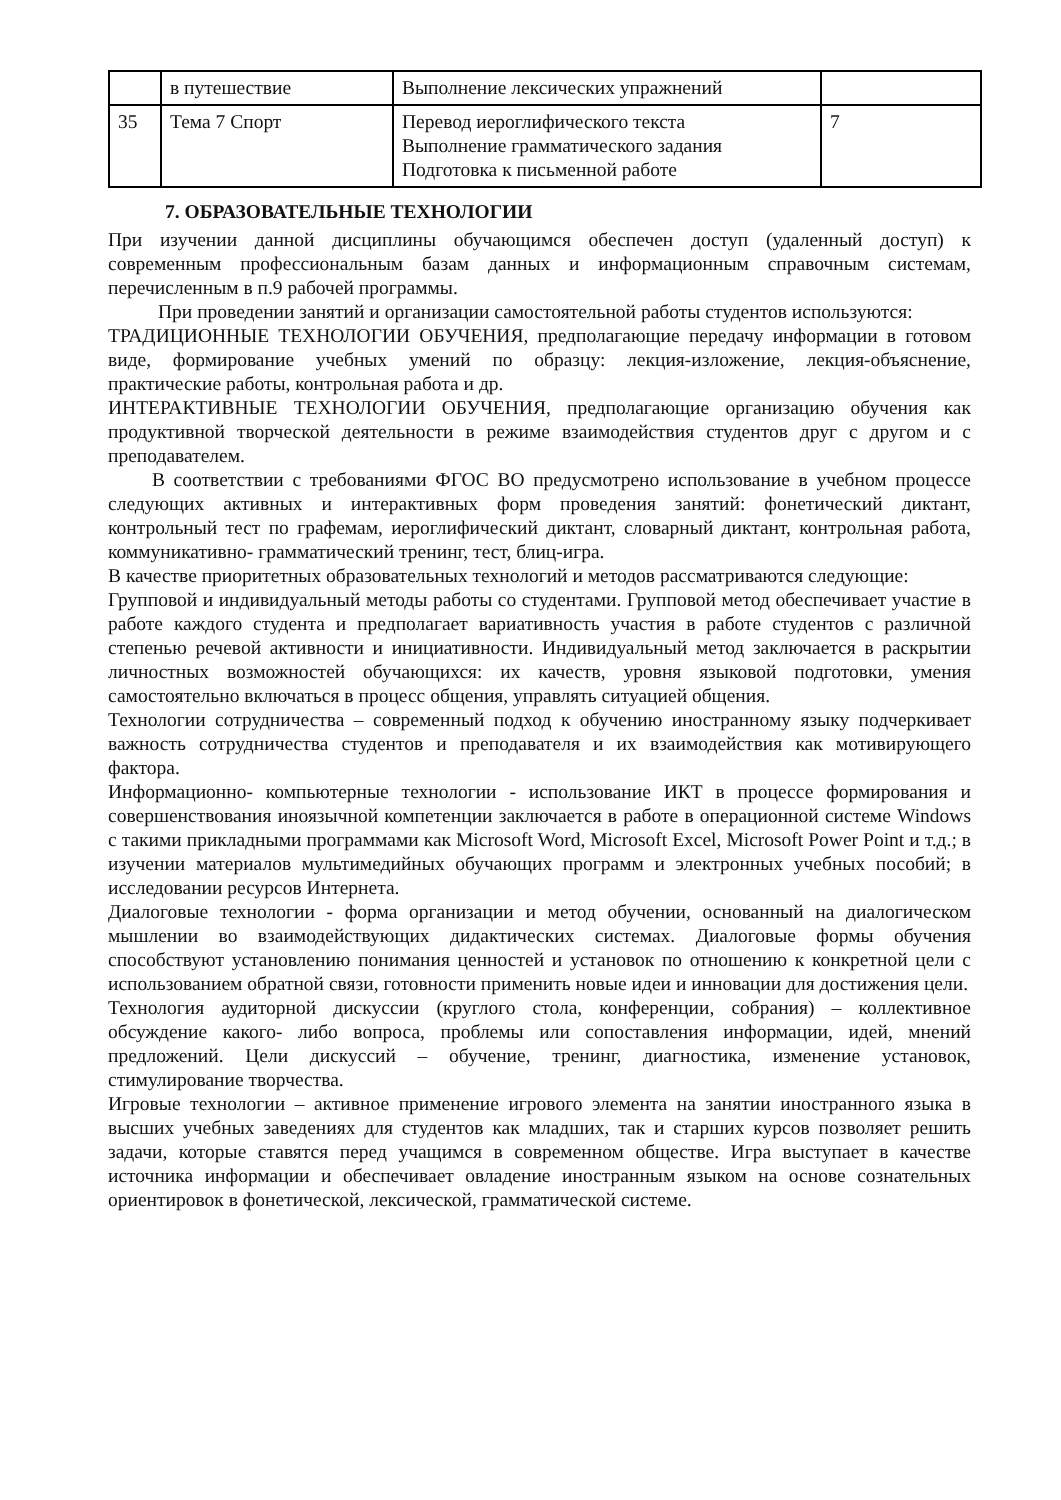| | в путешествие | Выполнение лексических упражнений | |
| 35 | Тема 7 Спорт | Перевод иероглифического текста Выполнение грамматического задания Подготовка к письменной работе | 7 |
7. ОБРАЗОВАТЕЛЬНЫЕ ТЕХНОЛОГИИ
При изучении данной дисциплины обучающимся обеспечен доступ (удаленный доступ) к современным профессиональным базам данных и информационным справочным системам, перечисленным в п.9 рабочей программы.
При проведении занятий и организации самостоятельной работы студентов используются:
ТРАДИЦИОННЫЕ ТЕХНОЛОГИИ ОБУЧЕНИЯ, предполагающие передачу информации в готовом виде, формирование учебных умений по образцу: лекция-изложение, лекция-объяснение, практические работы, контрольная работа и др.
ИНТЕРАКТИВНЫЕ ТЕХНОЛОГИИ ОБУЧЕНИЯ, предполагающие организацию обучения как продуктивной творческой деятельности в режиме взаимодействия студентов друг с другом и с преподавателем.
В соответствии с требованиями ФГОС ВО предусмотрено использование в учебном процессе следующих активных и интерактивных форм проведения занятий: фонетический диктант, контрольный тест по графемам, иероглифический диктант, словарный диктант, контрольная работа, коммуникативно- грамматический тренинг, тест, блиц-игра.
В качестве приоритетных образовательных технологий и методов рассматриваются следующие:
Групповой и индивидуальный методы работы со студентами. Групповой метод обеспечивает участие в работе каждого студента и предполагает вариативность участия в работе студентов с различной степенью речевой активности и инициативности. Индивидуальный метод заключается в раскрытии личностных возможностей обучающихся: их качеств, уровня языковой подготовки, умения самостоятельно включаться в процесс общения, управлять ситуацией общения.
Технологии сотрудничества – современный подход к обучению иностранному языку подчеркивает важность сотрудничества студентов и преподавателя и их взаимодействия как мотивирующего фактора.
Информационно- компьютерные технологии - использование ИКТ в процессе формирования и совершенствования иноязычной компетенции заключается в работе в операционной системе Windows с такими прикладными программами как Microsoft Word, Microsoft Excel, Microsoft Power Point и т.д.; в изучении материалов мультимедийных обучающих программ и электронных учебных пособий; в исследовании ресурсов Интернета.
Диалоговые технологии - форма организации и метод обучении, основанный на диалогическом мышлении во взаимодействующих дидактических системах. Диалоговые формы обучения способствуют установлению понимания ценностей и установок по отношению к конкретной цели с использованием обратной связи, готовности применить новые идеи и инновации для достижения цели.
Технология аудиторной дискуссии (круглого стола, конференции, собрания) – коллективное обсуждение какого- либо вопроса, проблемы или сопоставления информации, идей, мнений предложений. Цели дискуссий – обучение, тренинг, диагностика, изменение установок, стимулирование творчества.
Игровые технологии – активное применение игрового элемента на занятии иностранного языка в высших учебных заведениях для студентов как младших, так и старших курсов позволяет решить задачи, которые ставятся перед учащимся в современном обществе. Игра выступает в качестве источника информации и обеспечивает овладение иностранным языком на основе сознательных ориентировок в фонетической, лексической, грамматической системе.